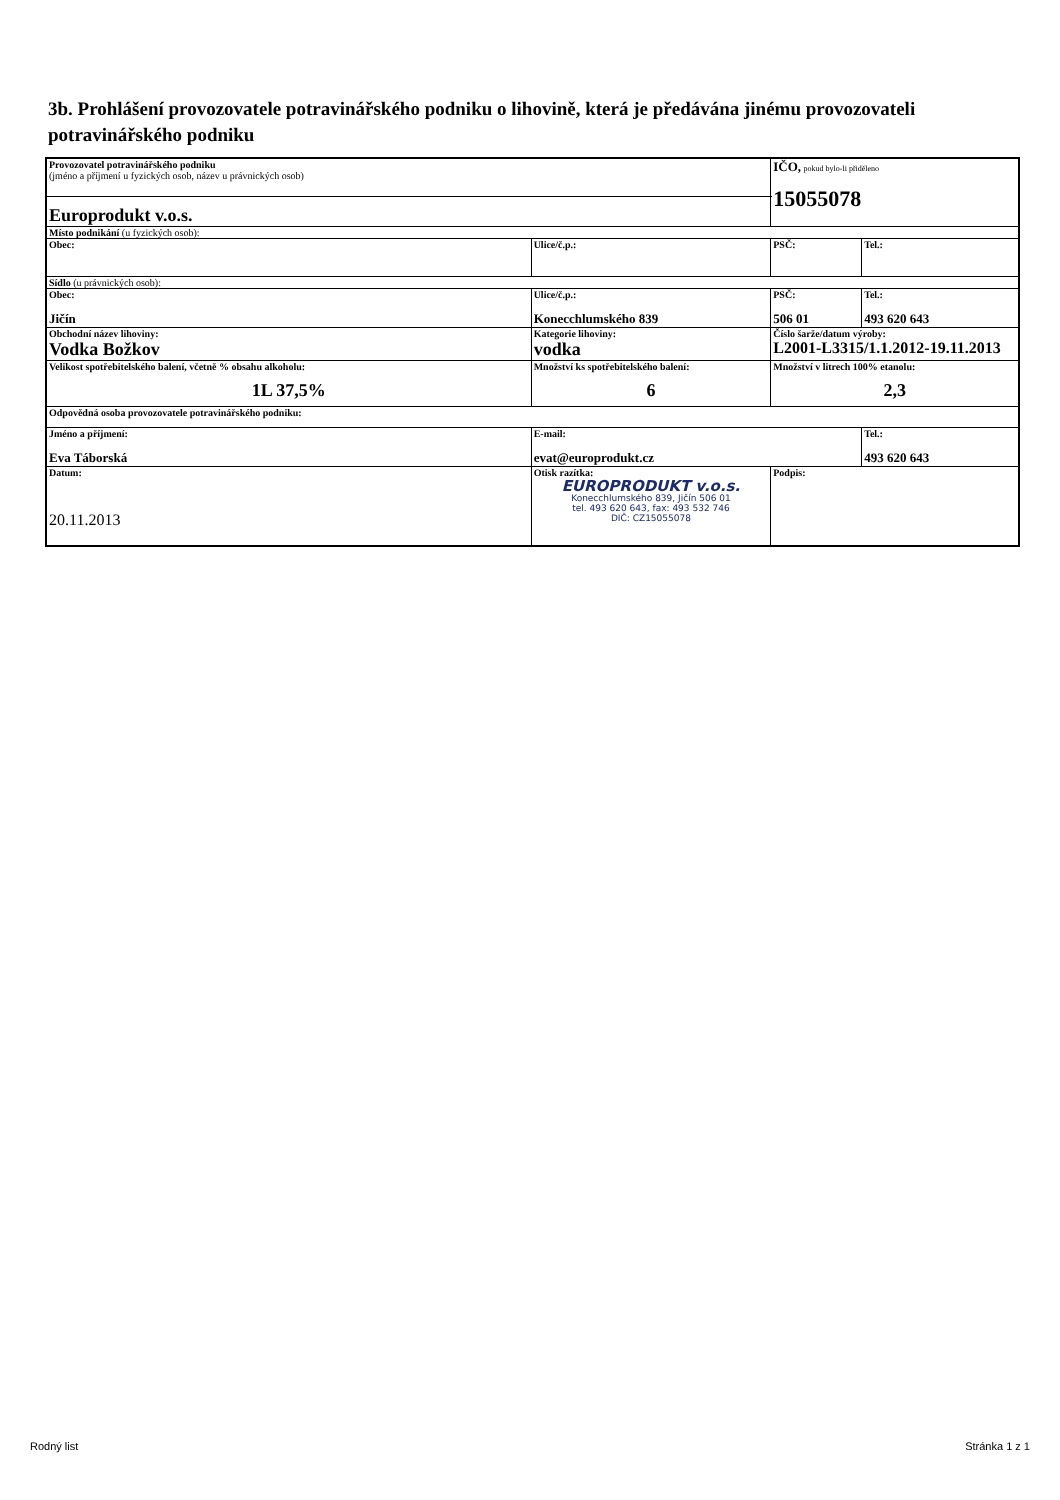3b. Prohlášení provozovatele potravinářského podniku o lihovině, která je předávána jinému provozovateli potravinářského podniku
| Provozovatel potravinářského podniku (jméno a příjmení u fyzických osob, název u právnických osob) | | | IČO, pokud bylo-li přiděleno 15055078 | |
| Europrodukt v.o.s. | | | | |
| Místo podnikání (u fyzických osob): | | | | |
| Obec: | Ulice/č.p.: | | PSČ: | Tel.: |
| Sídlo (u právnických osob): | | | | |
| Obec: Jičín | Ulice/č.p.: Konecchlumského 839 | | PSČ: 506 01 | Tel.: 493 620 643 |
| Obchodní název lihoviny: Vodka Božkov | Kategorie lihoviny: vodka | | Číslo šarže/datum výroby: L2001-L3315/1.1.2012-19.11.2013 | |
| Velikost spotřebitelského balení, včetně % obsahu alkoholu: 1L 37,5% | Množství ks spotřebitelského balení: 6 | | Množství v litrech 100% etanolu: 2,3 | |
| Odpovědná osoba provozovatele potravinářského podniku: | | | | |
| Jméno a příjmení: Eva Táborská | | E-mail: evat@europrodukt.cz | | Tel.: 493 620 643 |
| Datum: 20.11.2013 | | Otisk razítka: EUROPRODUKT v.o.s. Konecchlumského 839, Jičín 506 01 tel. 493 620 643, fax: 493 532 746 DIČ: CZ15055078 | Podpis: | |
Rodný list Stránka 1 z 1